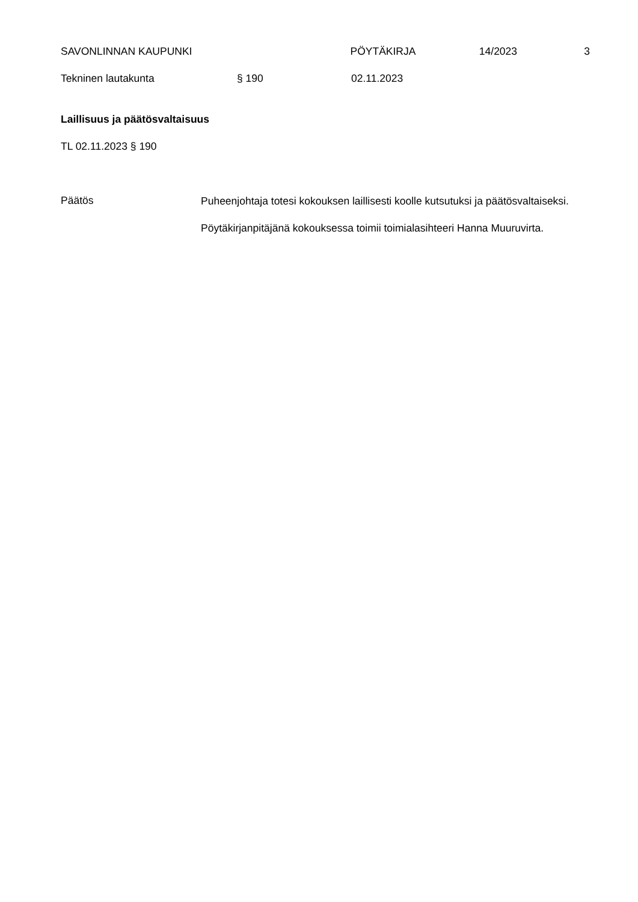SAVONLINNAN KAUPUNKI PÖYTÄKIRJA 14/2023 3
Tekninen lautakunta § 190 02.11.2023
Laillisuus ja päätösvaltaisuus
TL 02.11.2023 § 190
Päätös
Puheenjohtaja totesi kokouksen laillisesti koolle kutsutuksi ja päätösvaltaiseksi.
Pöytäkirjanpitäjänä kokouksessa toimii toimialasihteeri Hanna Muuruvirta.